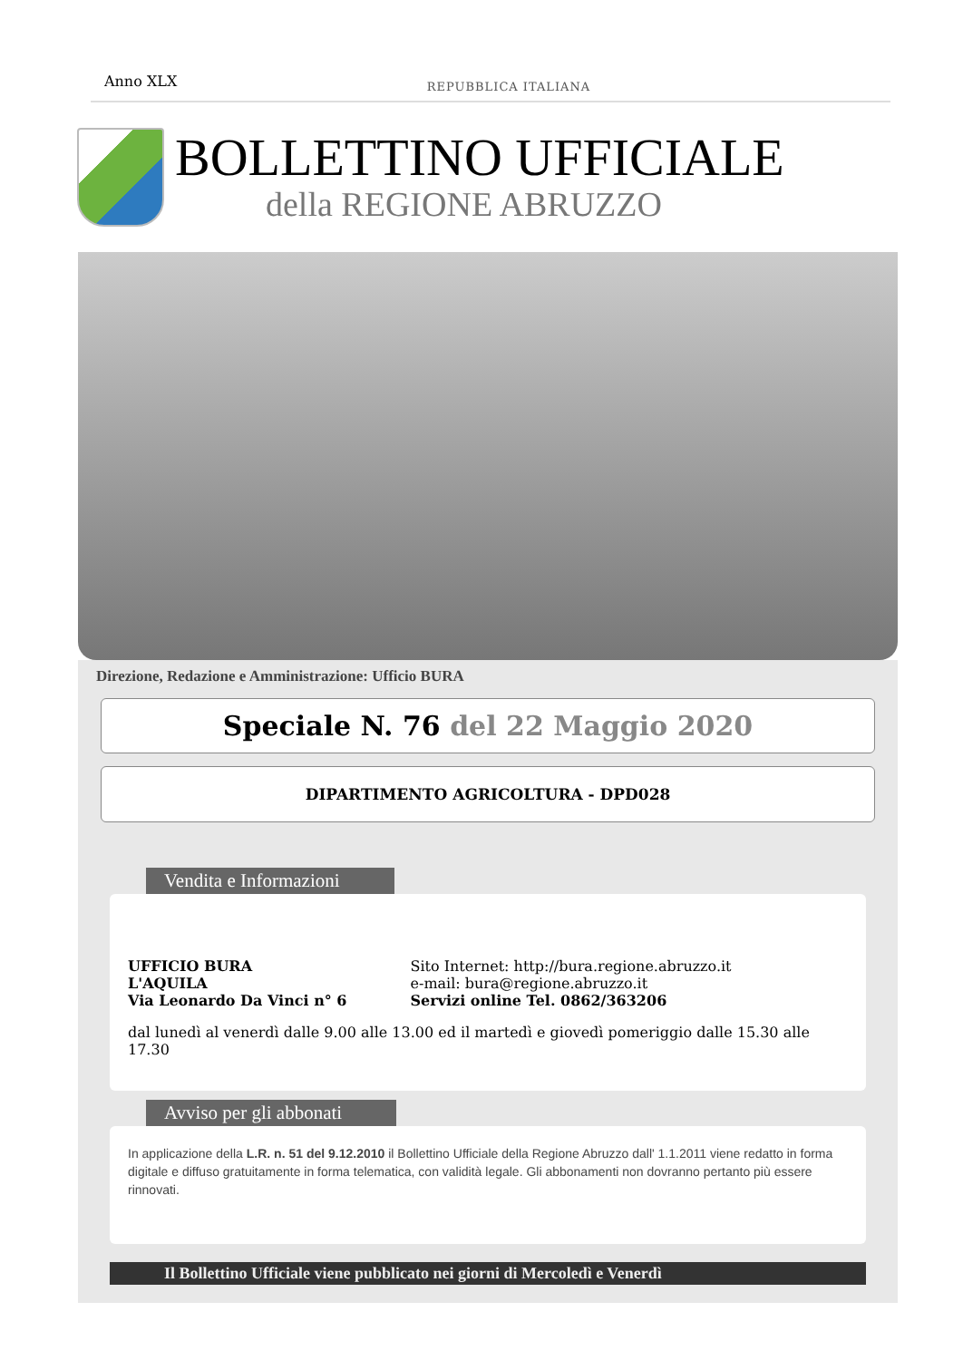Anno XLX
REPUBBLICA ITALIANA
BOLLETTINO UFFICIALE
della REGIONE ABRUZZO
Direzione, Redazione e Amministrazione: Ufficio BURA
Speciale N. 76 del 22 Maggio 2020
DIPARTIMENTO AGRICOLTURA - DPD028
Vendita e Informazioni
UFFICIO BURA
L'AQUILA
Via Leonardo Da Vinci n° 6
Sito Internet: http://bura.regione.abruzzo.it
e-mail: bura@regione.abruzzo.it
Servizi online Tel. 0862/363206
dal lunedì al venerdì dalle 9.00 alle 13.00 ed il martedì e giovedì pomeriggio dalle 15.30 alle 17.30
Avviso per gli abbonati
In applicazione della L.R. n. 51 del 9.12.2010 il Bollettino Ufficiale della Regione Abruzzo dall' 1.1.2011 viene redatto in forma digitale e diffuso gratuitamente in forma telematica, con validità legale. Gli abbonamenti non dovranno pertanto più essere rinnovati.
Il Bollettino Ufficiale viene pubblicato nei giorni di Mercoledì e Venerdì